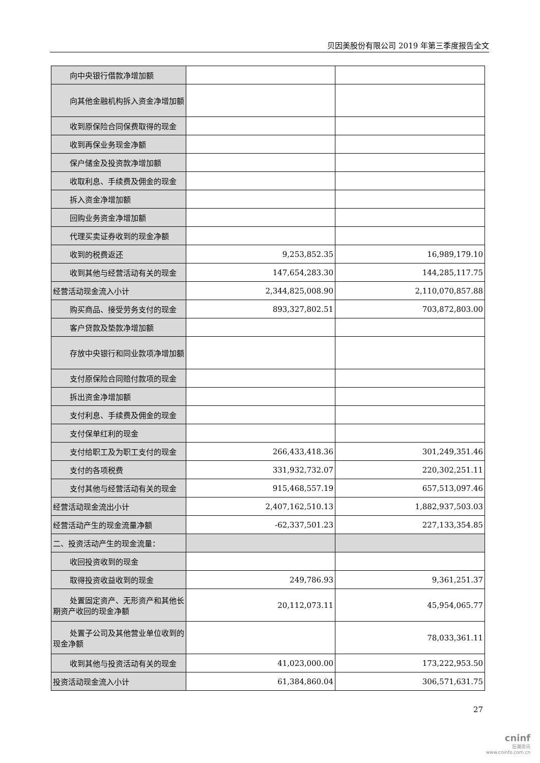贝因美股份有限公司 2019 年第三季度报告全文
| 向中央银行借款净增加额 | | |
| 向其他金融机构拆入资金净增加额 | | |
| 收到原保险合同保费取得的现金 | | |
| 收到再保业务现金净额 | | |
| 保户储金及投资款净增加额 | | |
| 收取利息、手续费及佣金的现金 | | |
| 拆入资金净增加额 | | |
| 回购业务资金净增加额 | | |
| 代理买卖证券收到的现金净额 | | |
| 收到的税费返还 | 9,253,852.35 | 16,989,179.10 |
| 收到其他与经营活动有关的现金 | 147,654,283.30 | 144,285,117.75 |
| 经营活动现金流入小计 | 2,344,825,008.90 | 2,110,070,857.88 |
| 购买商品、接受劳务支付的现金 | 893,327,802.51 | 703,872,803.00 |
| 客户贷款及垫款净增加额 | | |
| 存放中央银行和同业款项净增加额 | | |
| 支付原保险合同赔付款项的现金 | | |
| 拆出资金净增加额 | | |
| 支付利息、手续费及佣金的现金 | | |
| 支付保单红利的现金 | | |
| 支付给职工及为职工支付的现金 | 266,433,418.36 | 301,249,351.46 |
| 支付的各项税费 | 331,932,732.07 | 220,302,251.11 |
| 支付其他与经营活动有关的现金 | 915,468,557.19 | 657,513,097.46 |
| 经营活动现金流出小计 | 2,407,162,510.13 | 1,882,937,503.03 |
| 经营活动产生的现金流量净额 | -62,337,501.23 | 227,133,354.85 |
| 二、投资活动产生的现金流量： | | |
| 收回投资收到的现金 | | |
| 取得投资收益收到的现金 | 249,786.93 | 9,361,251.37 |
| 处置固定资产、无形资产和其他长期资产收回的现金净额 | 20,112,073.11 | 45,954,065.77 |
| 处置子公司及其他营业单位收到的现金净额 | | 78,033,361.11 |
| 收到其他与投资活动有关的现金 | 41,023,000.00 | 173,222,953.50 |
| 投资活动现金流入小计 | 61,384,860.04 | 306,571,631.75 |
27
cninf
巨潮资讯
www.cninfo.com.cn